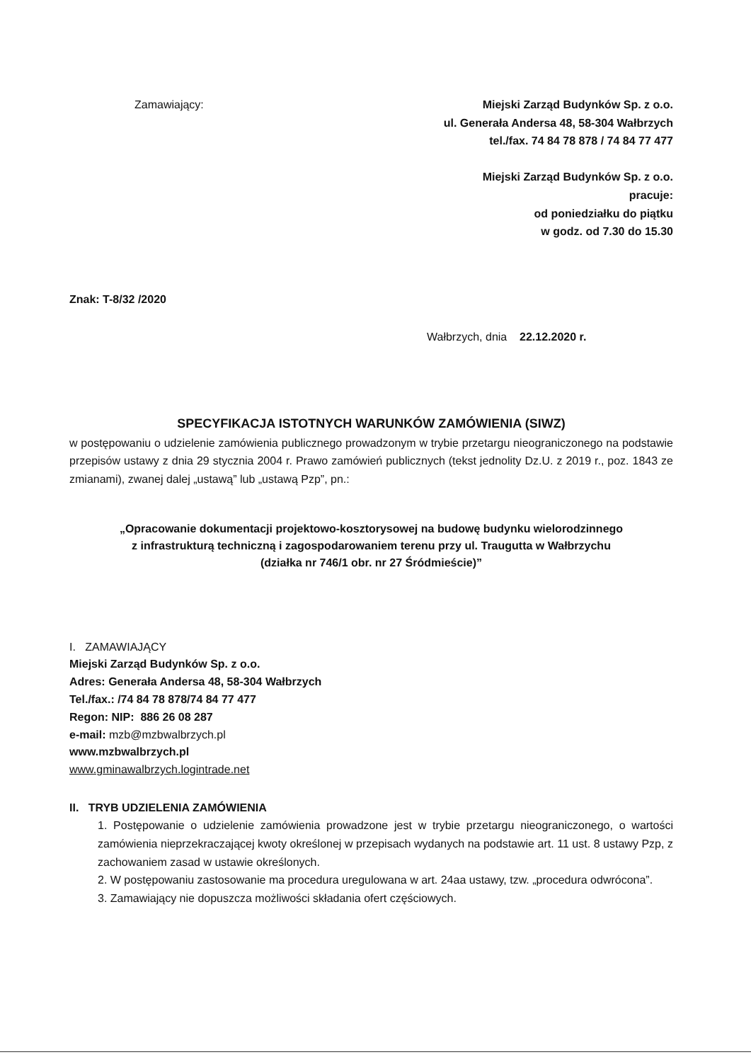Zamawiający: Miejski Zarząd Budynków Sp. z o.o.
ul. Generała Andersa 48, 58-304 Wałbrzych
tel./fax. 74 84 78 878 / 74 84 77 477
Miejski Zarząd Budynków Sp. z o.o.
pracuje:
od poniedziałku do piątku
w godz. od 7.30 do 15.30
Znak: T-8/32 /2020
Wałbrzych, dnia 22.12.2020 r.
SPECYFIKACJA ISTOTNYCH WARUNKÓW ZAMÓWIENIA (SIWZ)
w postępowaniu o udzielenie zamówienia publicznego prowadzonym w trybie przetargu nieograniczonego na podstawie przepisów ustawy z dnia 29 stycznia 2004 r. Prawo zamówień publicznych (tekst jednolity Dz.U. z 2019 r., poz. 1843 ze zmianami), zwanej dalej „ustawą” lub „ustawą Pzp”, pn.:
„Opracowanie dokumentacji projektowo-kosztorysowej na budowę budynku wielorodzinnego
z infrastrukturą techniczną i zagospodarowaniem terenu przy ul. Traugutta w Wałbrzychu
(działka nr 746/1 obr. nr 27 Śródmieście)”
I. ZAMAWIAJĄCY
Miejski Zarząd Budynków Sp. z o.o.
Adres: Generała Andersa 48, 58-304 Wałbrzych
Tel./fax.: /74 84 78 878/74 84 77 477
Regon: NIP: 886 26 08 287
e-mail: mzb@mzbwalbrzych.pl
www.mzbwalbrzych.pl
www.gminawalbrzych.logintrade.net
II. TRYB UDZIELENIA ZAMÓWIENIA
1. Postępowanie o udzielenie zamówienia prowadzone jest w trybie przetargu nieograniczonego, o wartości zamówienia nieprzekraczającej kwoty określonej w przepisach wydanych na podstawie art. 11 ust. 8 ustawy Pzp, z zachowaniem zasad w ustawie określonych.
2. W postępowaniu zastosowanie ma procedura uregulowana w art. 24aa ustawy, tzw. „procedura odwrócona”.
3. Zamawiający nie dopuszcza możliwości składania ofert częściowych.